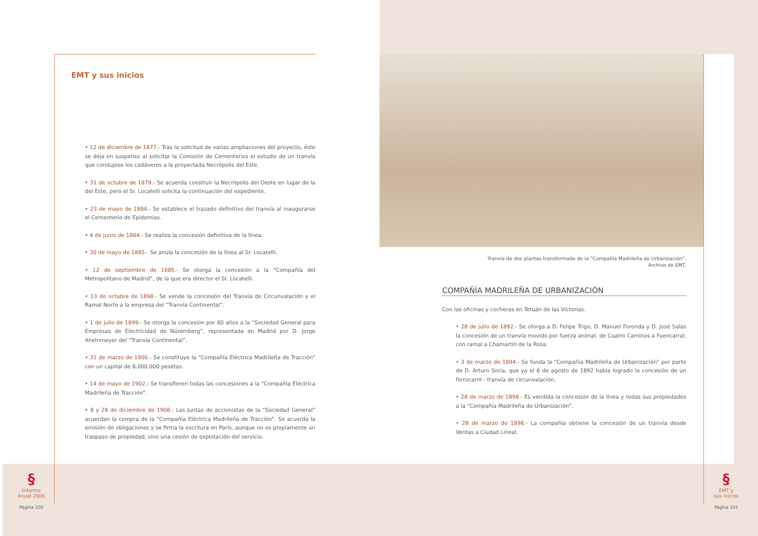EMT y sus inicios
• 12 de diciembre de 1877.- Tras la solicitud de varias ampliaciones del proyecto, éste se deja en suspenso al solicitar la Comisión de Cementerios el estudio de un tranvía que condujese los cadáveres a la proyectada Necrópolis del Este.
• 31 de octubre de 1879.- Se acuerda construir la Necrópolis del Oeste en lugar de la del Este, pero el Sr. Locatelli solicita la continuación del expediente.
• 23 de mayo de 1884.- Se establece el trazado definitivo del tranvía al inaugurarse el Cementerio de Epidemias.
• 4 de junio de 1884.- Se realiza la concesión definitiva de la línea.
• 30 de mayo de 1885.- Se anula la concesión de la línea al Sr. Locatelli.
• 12 de septiembre de 1885.- Se otorga la concesión a la “Compañía del Metropolitano de Madrid”, de la que era director el Sr. Locatelli.
• 13 de octubre de 1898.- Se vende la concesión del Tranvía de Circunvalación y el Ramal Norte a la empresa del “Tranvía Continental”.
• 1 de julio de 1899.- Se otorga la concesión por 60 años a la “Sociedad General para Empresas de Electricidad de Nüremberg”, representada en Madrid por D. Jorge Ahelnmeyer del “Tranvía Continental”.
• 31 de marzo de 1900.- Se constituye la “Compañía Eléctrica Madrileña de Tracción” con un capital de 6.000.000 pesetas.
• 14 de mayo de 1902.- Se transfieren todas las concesiones a la “Compañía Eléctrica Madrileña de Tracción”.
• 8 y 28 de diciembre de 1908.- Las Juntas de accionistas de la “Sociedad General” acuerdan la compra de la “Compañía Eléctrica Madrileña de Tracción”. Se acuerda la emisión de obligaciones y se firma la escritura en París, aunque no es propiamente un traspaso de propiedad, sino una cesión de explotación del servicio.
Tranvía de dos plantas transformado de la “Compañía Madrileña de Urbanización”.
Archivo de EMT.
COMPAÑÍA MADRILEÑA DE URBANIZACIÓN
Con las oficinas y cocheras en Tetuán de las Victorias.
• 28 de julio de 1892.- Se otorga a D. Felipe Trigo, D. Manuel Foronda y D. José Salas la concesión de un tranvía movido por fuerza animal, de Cuatro Caminos a Fuencarral, con ramal a Chamartín de la Rosa.
• 3 de marzo de 1894.- Se funda la “Compañía Madrileña de Urbanización” por parte de D. Arturo Soria, que ya el 6 de agosto de 1892 había logrado la concesión de un ferrocarril - tranvía de circunvalación.
• 28 de marzo de 1898.- Es vendida la concesión de la línea y todas sus propiedades a la “Compañía Madrileña de Urbanización”.
• 28 de marzo de 1898.- La compañía obtiene la concesión de un tranvía desde Ventas a Ciudad Lineal.
§
Informe
Anual 2006
Página 100
§
EMT y
sus inicios
Página 101